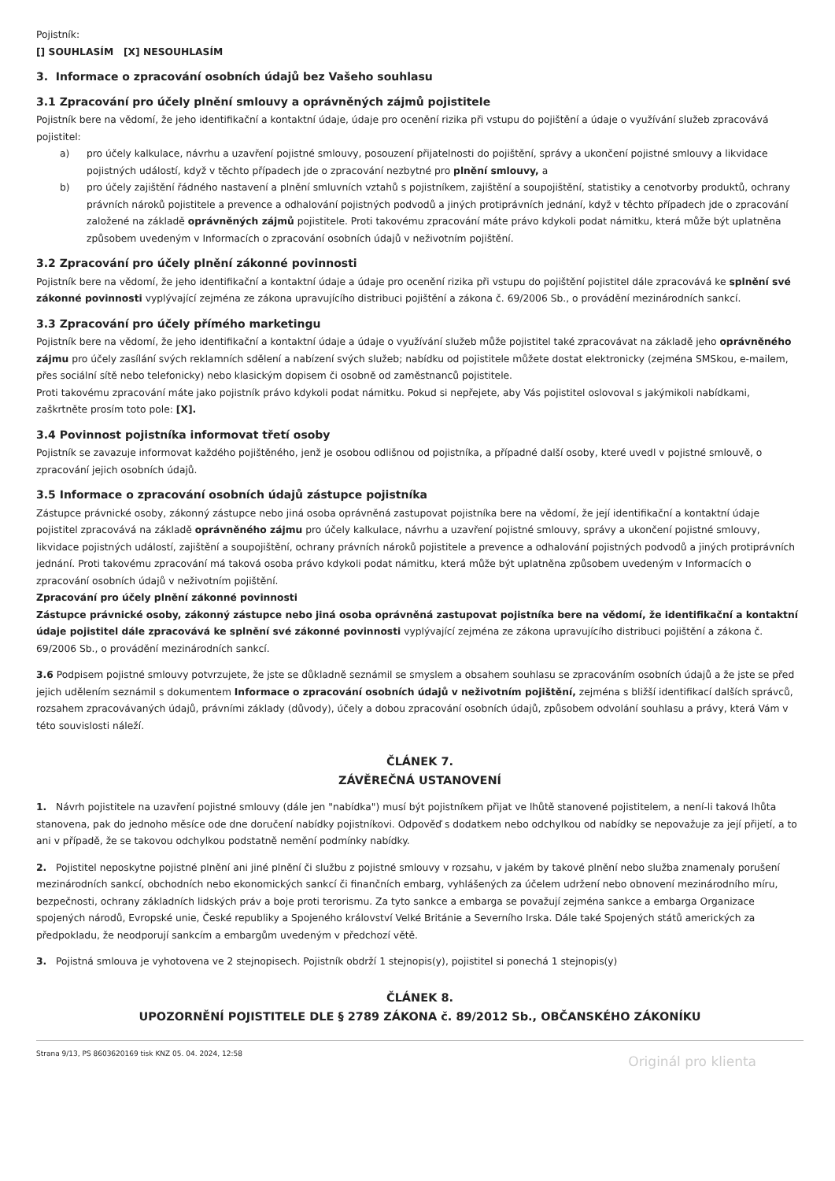Pojistník:
[] SOUHLASÍM [X] NESOUHLASÍM
3. Informace o zpracování osobních údajů bez Vašeho souhlasu
3.1 Zpracování pro účely plnění smlouvy a oprávněných zájmů pojistitele
Pojistník bere na vědomí, že jeho identifikační a kontaktní údaje, údaje pro ocenění rizika při vstupu do pojištění a údaje o využívání služeb zpracovává pojistitel:
a) pro účely kalkulace, návrhu a uzavření pojistné smlouvy, posouzení přijatelnosti do pojištění, správy a ukončení pojistné smlouvy a likvidace pojistných událostí, když v těchto případech jde o zpracování nezbytné pro plnění smlouvy, a
b) pro účely zajištění řádného nastavení a plnění smluvních vztahů s pojistníkem, zajištění a soupojištění, statistiky a cenotvorby produktů, ochrany právních nároků pojistitele a prevence a odhalování pojistných podvodů a jiných protiprávních jednání, když v těchto případech jde o zpracování založené na základě oprávněných zájmů pojistitele. Proti takovému zpracování máte právo kdykoli podat námitku, která může být uplatněna způsobem uvedeným v Informacích o zpracování osobních údajů v neživotním pojištění.
3.2 Zpracování pro účely plnění zákonné povinnosti
Pojistník bere na vědomí, že jeho identifikační a kontaktní údaje a údaje pro ocenění rizika při vstupu do pojištění pojistitel dále zpracovává ke splnění své zákonné povinnosti vyplývající zejména ze zákona upravujícího distribuci pojištění a zákona č. 69/2006 Sb., o provádění mezinárodních sankcí.
3.3 Zpracování pro účely přímého marketingu
Pojistník bere na vědomí, že jeho identifikační a kontaktní údaje a údaje o využívání služeb může pojistitel také zpracovávat na základě jeho oprávněného zájmu pro účely zasílání svých reklamních sdělení a nabízení svých služeb; nabídku od pojistitele můžete dostat elektronicky (zejména SMSkou, e-mailem, přes sociální sítě nebo telefonicky) nebo klasickým dopisem či osobně od zaměstnanců pojistitele.
Proti takovému zpracování máte jako pojistník právo kdykoli podat námitku. Pokud si nepřejete, aby Vás pojistitel oslovoval s jakýmikoli nabídkami, zaškrtněte prosím toto pole: [X].
3.4 Povinnost pojistníka informovat třetí osoby
Pojistník se zavazuje informovat každého pojištěného, jenž je osobou odlišnou od pojistníka, a případné další osoby, které uvedl v pojistné smlouvě, o zpracování jejich osobních údajů.
3.5 Informace o zpracování osobních údajů zástupce pojistníka
Zástupce právnické osoby, zákonný zástupce nebo jiná osoba oprávněná zastupovat pojistníka bere na vědomí, že její identifikační a kontaktní údaje pojistitel zpracovává na základě oprávněného zájmu pro účely kalkulace, návrhu a uzavření pojistné smlouvy, správy a ukončení pojistné smlouvy, likvidace pojistných událostí, zajištění a soupojištění, ochrany právních nároků pojistitele a prevence a odhalování pojistných podvodů a jiných protiprávních jednání. Proti takovému zpracování má taková osoba právo kdykoli podat námitku, která může být uplatněna způsobem uvedeným v Informacích o zpracování osobních údajů v neživotním pojištění.
Zpracování pro účely plnění zákonné povinnosti
Zástupce právnické osoby, zákonný zástupce nebo jiná osoba oprávněná zastupovat pojistníka bere na vědomí, že identifikační a kontaktní údaje pojistitel dále zpracovává ke splnění své zákonné povinnosti vyplývající zejména ze zákona upravujícího distribuci pojištění a zákona č. 69/2006 Sb., o provádění mezinárodních sankcí.
3.6 Podpisem pojistné smlouvy potvrzujete, že jste se důkladně seznámil se smyslem a obsahem souhlasu se zpracováním osobních údajů a že jste se před jejich udělením seznámil s dokumentem Informace o zpracování osobních údajů v neživotním pojištění, zejména s bližší identifikací dalších správců, rozsahem zpracovávaných údajů, právními základy (důvody), účely a dobou zpracování osobních údajů, způsobem odvolání souhlasu a právy, která Vám v této souvislosti náleží.
ČLÁNEK 7.
ZÁVĚREČNÁ USTANOVENÍ
1. Návrh pojistitele na uzavření pojistné smlouvy (dále jen "nabídka") musí být pojistníkem přijat ve lhůtě stanovené pojistitelem, a není-li taková lhůta stanovena, pak do jednoho měsíce ode dne doručení nabídky pojistníkovi. Odpověď s dodatkem nebo odchylkou od nabídky se nepovažuje za její přijetí, a to ani v případě, že se takovou odchylkou podstatně nemění podmínky nabídky.
2. Pojistitel neposkytne pojistné plnění ani jiné plnění či službu z pojistné smlouvy v rozsahu, v jakém by takové plnění nebo služba znamenaly porušení mezinárodních sankcí, obchodních nebo ekonomických sankcí či finančních embarg, vyhlášených za účelem udržení nebo obnovení mezinárodního míru, bezpečnosti, ochrany základních lidských práv a boje proti terorismu. Za tyto sankce a embarga se považují zejména sankce a embarga Organizace spojených národů, Evropské unie, České republiky a Spojeného království Velké Británie a Severního Irska. Dále také Spojených států amerických za předpokladu, že neodporují sankcím a embargům uvedeným v předchozí větě.
3. Pojistná smlouva je vyhotovena ve 2 stejnopisech. Pojistník obdrží 1 stejnopis(y), pojistitel si ponechá 1 stejnopis(y)
ČLÁNEK 8.
UPOZORNĚNÍ POJISTITELE DLE § 2789 ZÁKONA č. 89/2012 Sb., OBČANSKÉHO ZÁKONÍKU
Strana 9/13, PS 8603620169 tisk KNZ 05. 04. 2024, 12:58 Originál pro klienta